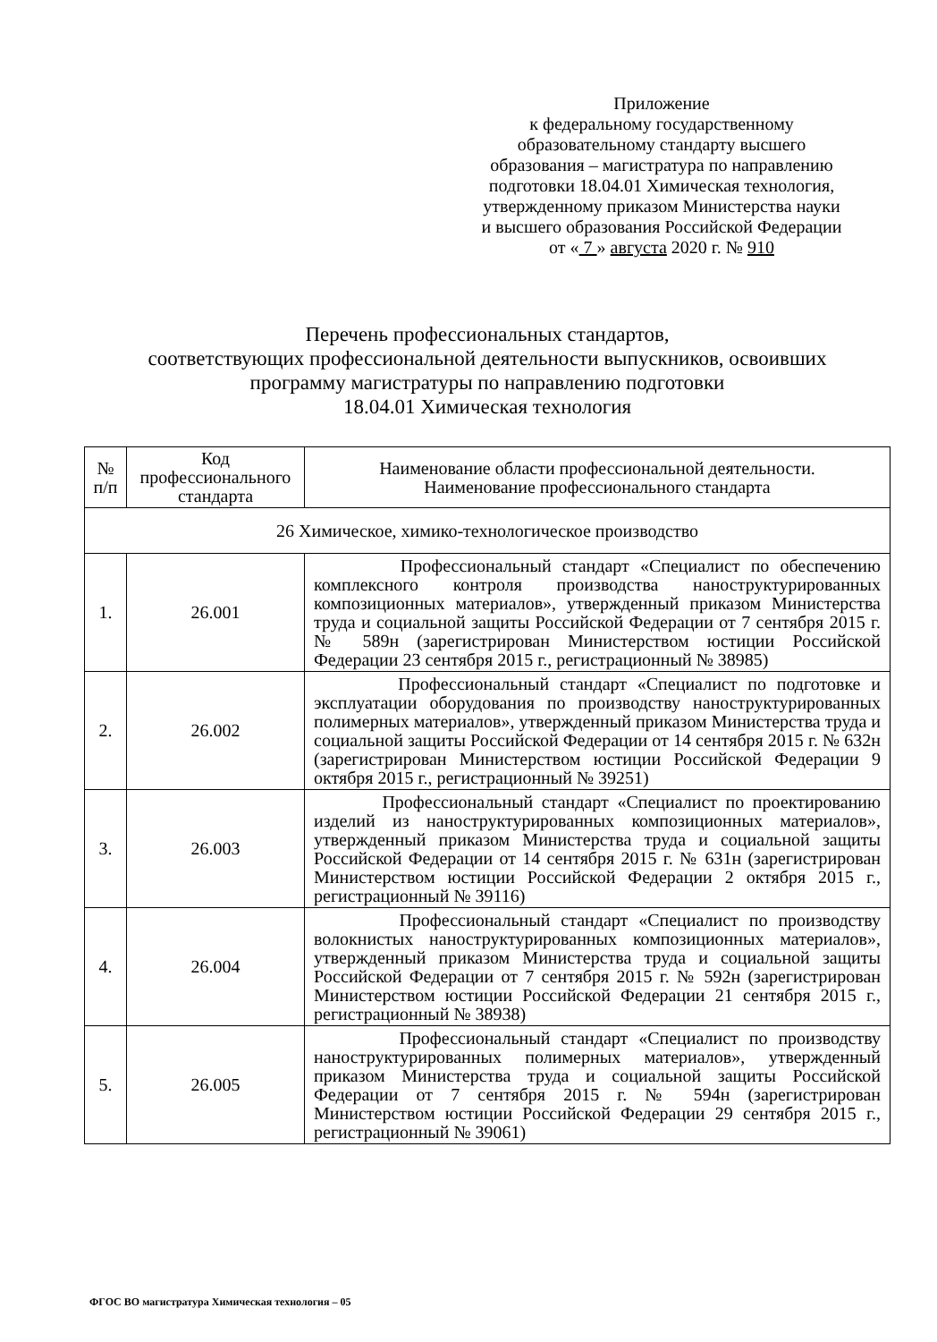Приложение
к федеральному государственному
образовательному стандарту высшего
образования – магистратура по направлению
подготовки 18.04.01 Химическая технология,
утвержденному приказом Министерства науки
и высшего образования Российской Федерации
от « 7 » августа 2020 г. № 910
Перечень профессиональных стандартов,
соответствующих профессиональной деятельности выпускников, освоивших
программу магистратуры по направлению подготовки
18.04.01 Химическая технология
| № п/п | Код профессионального стандарта | Наименование области профессиональной деятельности. Наименование профессионального стандарта |
| --- | --- | --- |
| 26 Химическое, химико-технологическое производство | | |
| 1. | 26.001 | Профессиональный стандарт «Специалист по обеспечению комплексного контроля производства наноструктурированных композиционных материалов», утвержденный приказом Министерства труда и социальной защиты Российской Федерации от 7 сентября 2015 г. № 589н (зарегистрирован Министерством юстиции Российской Федерации 23 сентября 2015 г., регистрационный № 38985) |
| 2. | 26.002 | Профессиональный стандарт «Специалист по подготовке и эксплуатации оборудования по производству наноструктурированных полимерных материалов», утвержденный приказом Министерства труда и социальной защиты Российской Федерации от 14 сентября 2015 г. № 632н (зарегистрирован Министерством юстиции Российской Федерации 9 октября 2015 г., регистрационный № 39251) |
| 3. | 26.003 | Профессиональный стандарт «Специалист по проектированию изделий из наноструктурированных композиционных материалов», утвержденный приказом Министерства труда и социальной защиты Российской Федерации от 14 сентября 2015 г. № 631н (зарегистрирован Министерством юстиции Российской Федерации 2 октября 2015 г., регистрационный № 39116) |
| 4. | 26.004 | Профессиональный стандарт «Специалист по производству волокнистых наноструктурированных композиционных материалов», утвержденный приказом Министерства труда и социальной защиты Российской Федерации от 7 сентября 2015 г. № 592н (зарегистрирован Министерством юстиции Российской Федерации 21 сентября 2015 г., регистрационный № 38938) |
| 5. | 26.005 | Профессиональный стандарт «Специалист по производству наноструктурированных полимерных материалов», утвержденный приказом Министерства труда и социальной защиты Российской Федерации от 7 сентября 2015 г. № 594н (зарегистрирован Министерством юстиции Российской Федерации 29 сентября 2015 г., регистрационный № 39061) |
ФГОС ВО магистратура Химическая технология – 05